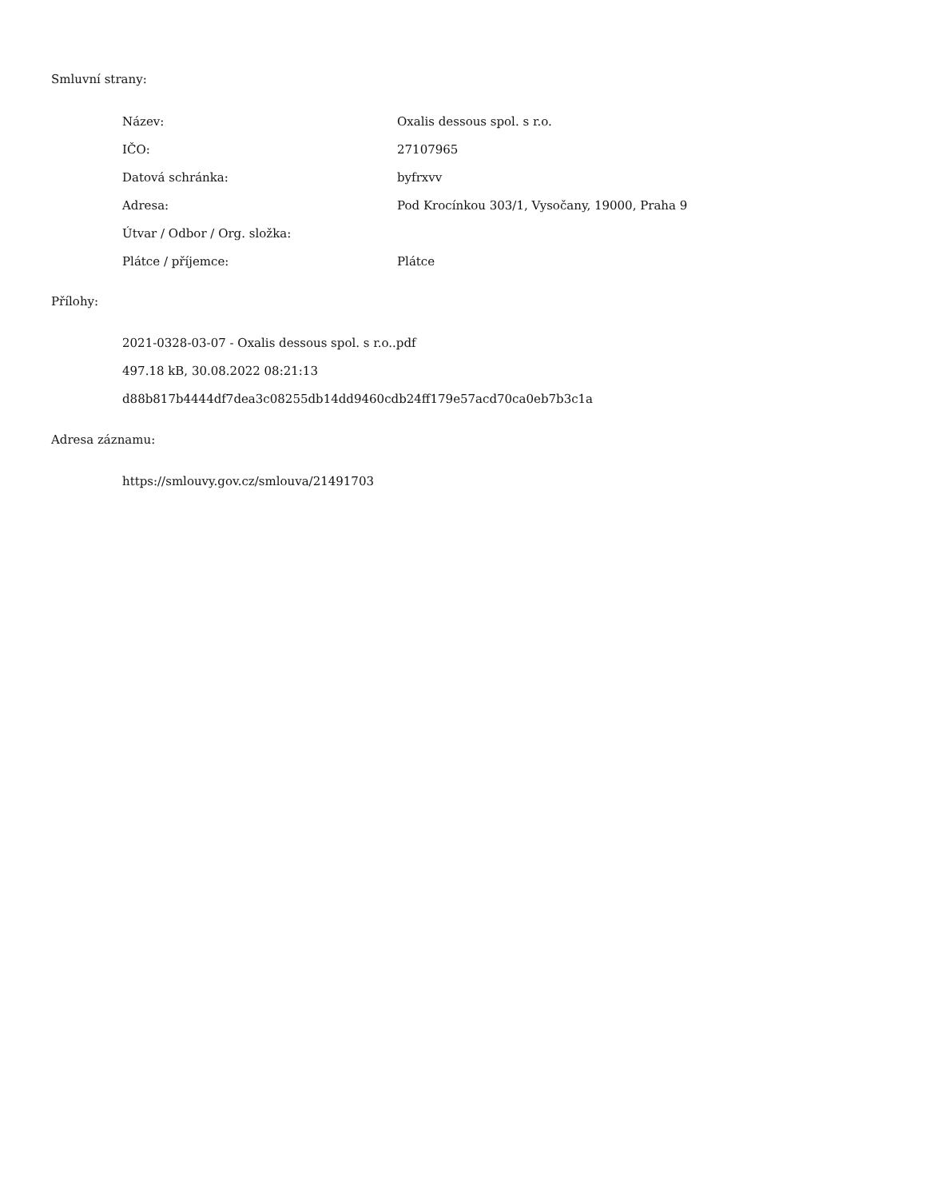Smluvní strany:
| Název: | Oxalis dessous spol. s r.o. |
| IČO: | 27107965 |
| Datová schránka: | byfrxvv |
| Adresa: | Pod Krocínkou 303/1, Vysočany, 19000, Praha 9 |
| Útvar / Odbor / Org. složka: | |
| Plátce / příjemce: | Plátce |
Přílohy:
2021-0328-03-07 - Oxalis dessous spol. s r.o..pdf
497.18 kB, 30.08.2022 08:21:13
d88b817b4444df7dea3c08255db14dd9460cdb24ff179e57acd70ca0eb7b3c1a
Adresa záznamu:
https://smlouvy.gov.cz/smlouva/21491703